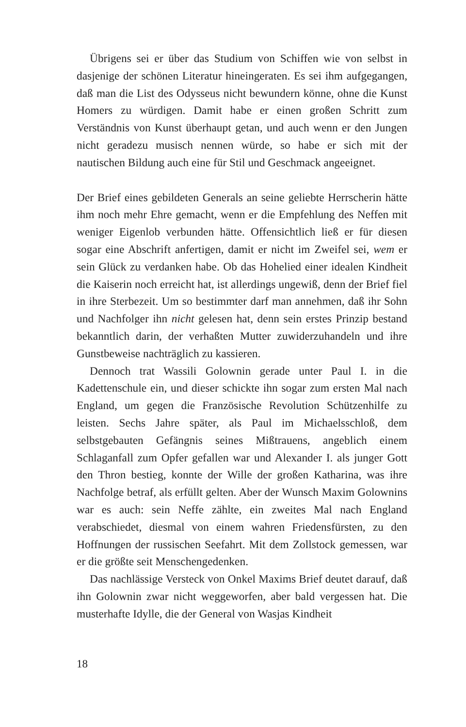Übrigens sei er über das Studium von Schiffen wie von selbst in dasjenige der schönen Literatur hineingeraten. Es sei ihm aufgegangen, daß man die List des Odysseus nicht bewundern könne, ohne die Kunst Homers zu würdigen. Damit habe er einen großen Schritt zum Verständnis von Kunst überhaupt getan, und auch wenn er den Jungen nicht geradezu musisch nennen würde, so habe er sich mit der nautischen Bildung auch eine für Stil und Geschmack angeeignet.
Der Brief eines gebildeten Generals an seine geliebte Herrscherin hätte ihm noch mehr Ehre gemacht, wenn er die Empfehlung des Neffen mit weniger Eigenlob verbunden hätte. Offensichtlich ließ er für diesen sogar eine Abschrift anfertigen, damit er nicht im Zweifel sei, wem er sein Glück zu verdanken habe. Ob das Hohelied einer idealen Kindheit die Kaiserin noch erreicht hat, ist allerdings ungewiß, denn der Brief fiel in ihre Sterbezeit. Um so bestimmter darf man annehmen, daß ihr Sohn und Nachfolger ihn nicht gelesen hat, denn sein erstes Prinzip bestand bekanntlich darin, der verhaßten Mutter zuwiderzuhandeln und ihre Gunstbeweise nachträglich zu kassieren.
Dennoch trat Wassili Golownin gerade unter Paul I. in die Kadettenschule ein, und dieser schickte ihn sogar zum ersten Mal nach England, um gegen die Französische Revolution Schützenhilfe zu leisten. Sechs Jahre später, als Paul im Michaelsschloß, dem selbstgebauten Gefängnis seines Mißtrauens, angeblich einem Schlaganfall zum Opfer gefallen war und Alexander I. als junger Gott den Thron bestieg, konnte der Wille der großen Katharina, was ihre Nachfolge betraf, als erfüllt gelten. Aber der Wunsch Maxim Golownins war es auch: sein Neffe zählte, ein zweites Mal nach England verabschiedet, diesmal von einem wahren Friedensfürsten, zu den Hoffnungen der russischen Seefahrt. Mit dem Zollstock gemessen, war er die größte seit Menschengedenken.
Das nachlässige Versteck von Onkel Maxims Brief deutet darauf, daß ihn Golownin zwar nicht weggeworfen, aber bald vergessen hat. Die musterhafte Idylle, die der General von Wasjas Kindheit
18